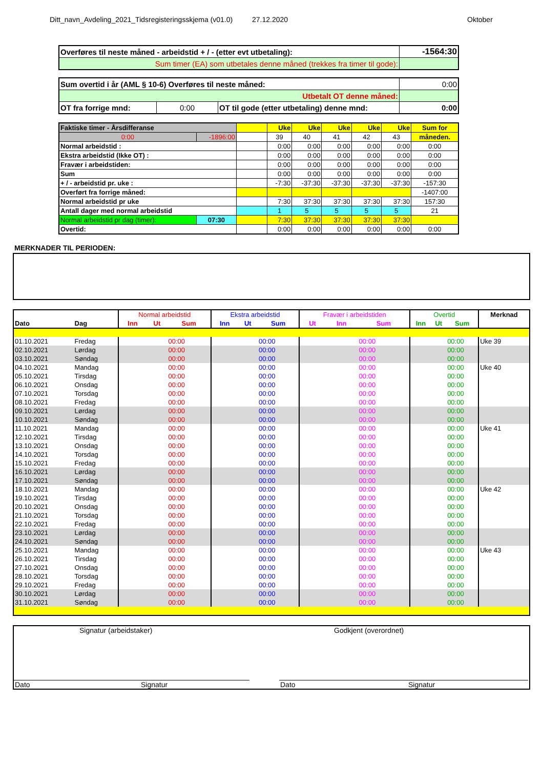Ditt_navn_Avdeling_2021_Tidsregisteringsskjema (v01.0) 27.12.2020 Oktober
| Overføres til neste måned - arbeidstid + / - (etter evt utbetaling): | -1564:30 |
| Sum timer (EA) som utbetales denne måned (trekkes fra timer til gode): | |
| Sum overtid i år (AML § 10-6) Overføres til neste måned: | | | 0:00 |
| Utbetalt OT denne måned: | | | |
| OT fra forrige mnd: | 0:00 | OT til gode (etter utbetaling) denne mnd: | 0:00 |
| Faktiske timer - Årsdifferanse | | | Uke | Uke | Uke | Uke | Uke | Sum for |
| 0:00 | -1896:00 | | 39 | 40 | 41 | 42 | 43 | måneden. |
| Normal arbeidstid : | | | 0:00 | 0:00 | 0:00 | 0:00 | 0:00 | 0:00 |
| Ekstra arbeidstid (Ikke OT) : | | | 0:00 | 0:00 | 0:00 | 0:00 | 0:00 | 0:00 |
| Fravær i arbeidstiden: | | | 0:00 | 0:00 | 0:00 | 0:00 | 0:00 | 0:00 |
| Sum | | | 0:00 | 0:00 | 0:00 | 0:00 | 0:00 | 0:00 |
| + / - arbeidstid pr. uke : | | | -7:30 | -37:30 | -37:30 | -37:30 | -37:30 | -157:30 |
| Overført fra forrige måned: | | | | | | | | -1407:00 |
| Normal arbeidstid pr uke | | | 7:30 | 37:30 | 37:30 | 37:30 | 37:30 | 157:30 |
| Antall dager med normal arbeidstid | | | 1 | 5 | 5 | 5 | 5 | 21 |
| Normal arbeidstid pr dag (timer): | 07:30 | | 7:30 | 37:30 | 37:30 | 37:30 | 37:30 | |
| Overtid: | | | 0:00 | 0:00 | 0:00 | 0:00 | 0:00 | 0:00 |
MERKNADER TIL PERIODEN:
| | | Normal arbeidstid | | | Ekstra arbeidstid | | | Fravær i arbeidstiden | | | Overtid | | | Merknad |
| --- | --- | --- | --- | --- | --- | --- | --- | --- | --- | --- | --- | --- | --- | --- |
| Dato | Dag | Inn | Ut | Sum | Inn | Ut | Sum | Ut | Inn | Sum | Inn | Ut | Sum | |
| 01.10.2021 | Fredag | | | 00:00 | | | 00:00 | | | 00:00 | | | 00:00 | Uke 39 |
| 02.10.2021 | Lørdag | | | 00:00 | | | 00:00 | | | 00:00 | | | 00:00 | |
| 03.10.2021 | Søndag | | | 00:00 | | | 00:00 | | | 00:00 | | | 00:00 | |
| 04.10.2021 | Mandag | | | 00:00 | | | 00:00 | | | 00:00 | | | 00:00 | Uke 40 |
| 05.10.2021 | Tirsdag | | | 00:00 | | | 00:00 | | | 00:00 | | | 00:00 | |
| 06.10.2021 | Onsdag | | | 00:00 | | | 00:00 | | | 00:00 | | | 00:00 | |
| 07.10.2021 | Torsdag | | | 00:00 | | | 00:00 | | | 00:00 | | | 00:00 | |
| 08.10.2021 | Fredag | | | 00:00 | | | 00:00 | | | 00:00 | | | 00:00 | |
| 09.10.2021 | Lørdag | | | 00:00 | | | 00:00 | | | 00:00 | | | 00:00 | |
| 10.10.2021 | Søndag | | | 00:00 | | | 00:00 | | | 00:00 | | | 00:00 | |
| 11.10.2021 | Mandag | | | 00:00 | | | 00:00 | | | 00:00 | | | 00:00 | Uke 41 |
| 12.10.2021 | Tirsdag | | | 00:00 | | | 00:00 | | | 00:00 | | | 00:00 | |
| 13.10.2021 | Onsdag | | | 00:00 | | | 00:00 | | | 00:00 | | | 00:00 | |
| 14.10.2021 | Torsdag | | | 00:00 | | | 00:00 | | | 00:00 | | | 00:00 | |
| 15.10.2021 | Fredag | | | 00:00 | | | 00:00 | | | 00:00 | | | 00:00 | |
| 16.10.2021 | Lørdag | | | 00:00 | | | 00:00 | | | 00:00 | | | 00:00 | |
| 17.10.2021 | Søndag | | | 00:00 | | | 00:00 | | | 00:00 | | | 00:00 | |
| 18.10.2021 | Mandag | | | 00:00 | | | 00:00 | | | 00:00 | | | 00:00 | Uke 42 |
| 19.10.2021 | Tirsdag | | | 00:00 | | | 00:00 | | | 00:00 | | | 00:00 | |
| 20.10.2021 | Onsdag | | | 00:00 | | | 00:00 | | | 00:00 | | | 00:00 | |
| 21.10.2021 | Torsdag | | | 00:00 | | | 00:00 | | | 00:00 | | | 00:00 | |
| 22.10.2021 | Fredag | | | 00:00 | | | 00:00 | | | 00:00 | | | 00:00 | |
| 23.10.2021 | Lørdag | | | 00:00 | | | 00:00 | | | 00:00 | | | 00:00 | |
| 24.10.2021 | Søndag | | | 00:00 | | | 00:00 | | | 00:00 | | | 00:00 | |
| 25.10.2021 | Mandag | | | 00:00 | | | 00:00 | | | 00:00 | | | 00:00 | Uke 43 |
| 26.10.2021 | Tirsdag | | | 00:00 | | | 00:00 | | | 00:00 | | | 00:00 | |
| 27.10.2021 | Onsdag | | | 00:00 | | | 00:00 | | | 00:00 | | | 00:00 | |
| 28.10.2021 | Torsdag | | | 00:00 | | | 00:00 | | | 00:00 | | | 00:00 | |
| 29.10.2021 | Fredag | | | 00:00 | | | 00:00 | | | 00:00 | | | 00:00 | |
| 30.10.2021 | Lørdag | | | 00:00 | | | 00:00 | | | 00:00 | | | 00:00 | |
| 31.10.2021 | Søndag | | | 00:00 | | | 00:00 | | | 00:00 | | | 00:00 | |
Signatur (arbeidstaker) Godkjent (overordnet)
Dato Signatur Dato Signatur